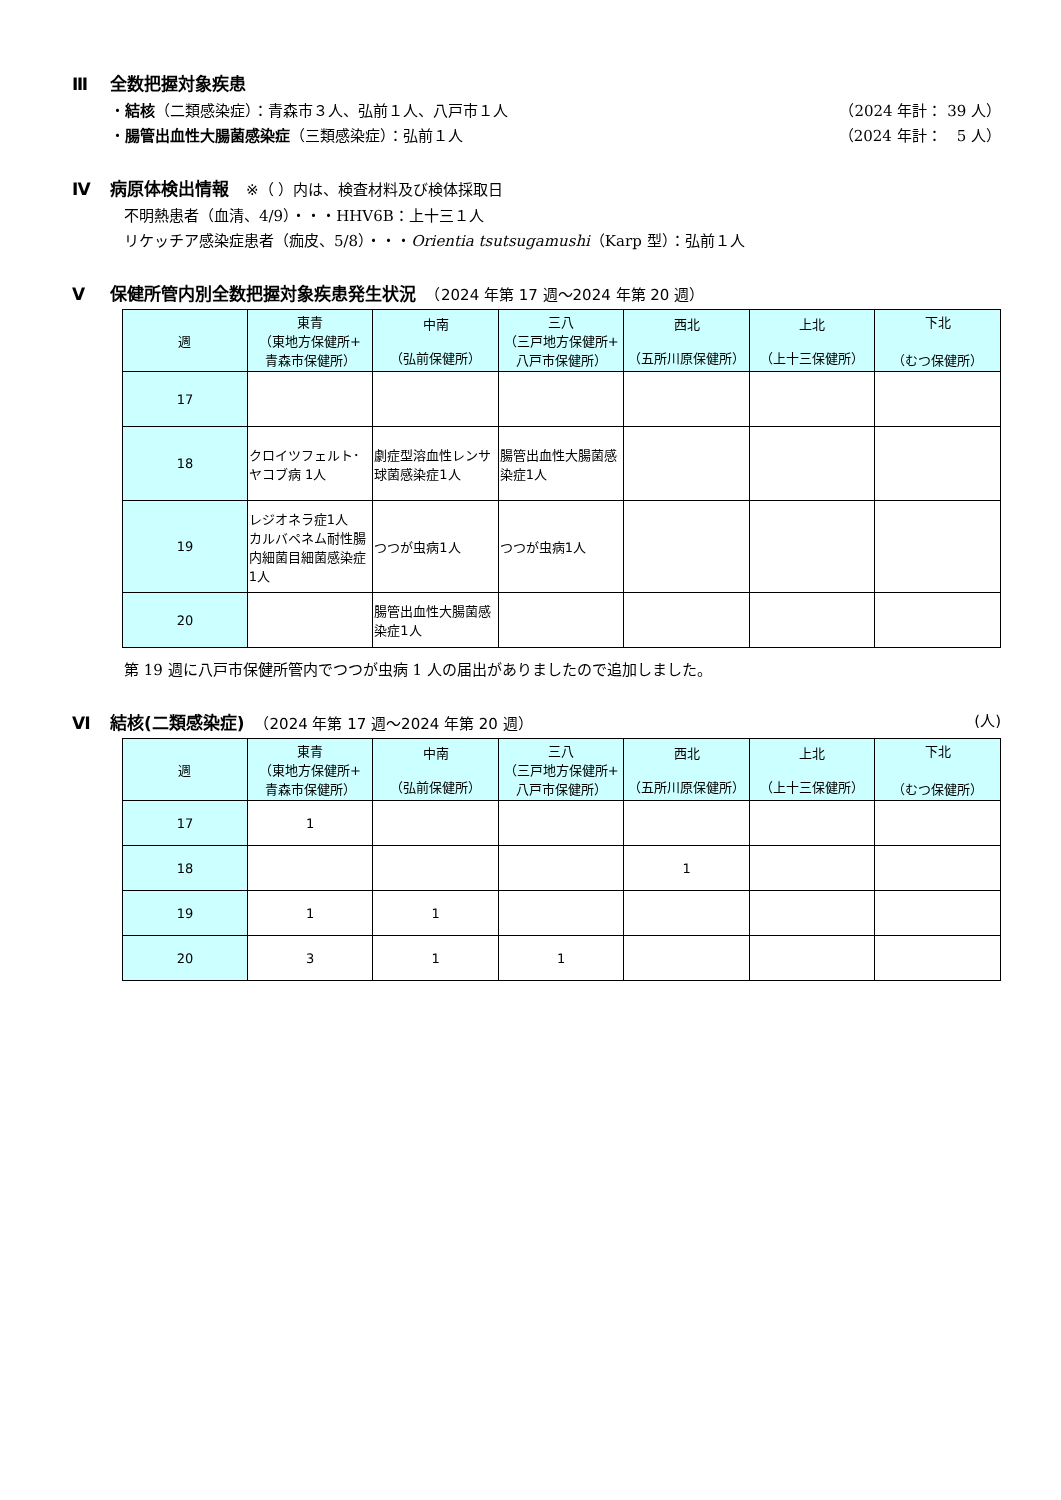Ⅲ 全数把握対象疾患
・結核（二類感染症）：青森市３人、弘前１人、八戸市１人
（2024 年計： 39 人）
・腸管出血性大腸菌感染症（三類感染症）：弘前１人
（2024 年計：　5 人）
Ⅳ 病原体検出情報　※（ ）内は、検査材料及び検体採取日
不明熱患者（血清、4/9）・・・HHV6B：上十三１人
リケッチア感染症患者（痂皮、5/8）・・・Orientia tsutsugamushi（Karp 型）：弘前１人
Ⅴ 保健所管内別全数把握対象疾患発生状況　（2024 年第 17 週～2024 年第 20 週）
| 週 | 東青 （東地方保健所+ 青森市保健所） | 中南 （弘前保健所） | 三八 （三戸地方保健所+ 八戸市保健所） | 西北 （五所川原保健所） | 上北 （上十三保健所） | 下北 （むつ保健所） |
| --- | --- | --- | --- | --- | --- | --- |
| 17 | | | | | | |
| 18 | クロイツフェルト･ヤコブ病 1人 | 劇症型溶血性レンサ球菌感染症1人 | 腸管出血性大腸菌感染症1人 | | | |
| 19 | レジオネラ症1人 カルバペネム耐性腸内細菌目細菌感染症1人 | つつが虫病1人 | つつが虫病1人 | | | |
| 20 | | 腸管出血性大腸菌感染症1人 | | | | |
第 19 週に八戸市保健所管内でつつが虫病 1 人の届出がありましたので追加しました。
Ⅵ 結核(二類感染症)　（2024 年第 17 週～2024 年第 20 週） (人)
| 週 | 東青 （東地方保健所+ 青森市保健所） | 中南 （弘前保健所） | 三八 （三戸地方保健所+ 八戸市保健所） | 西北 （五所川原保健所） | 上北 （上十三保健所） | 下北 （むつ保健所） |
| --- | --- | --- | --- | --- | --- | --- |
| 17 | 1 | | | | | |
| 18 | | | | 1 | | |
| 19 | 1 | 1 | | | | |
| 20 | 3 | 1 | 1 | | | |